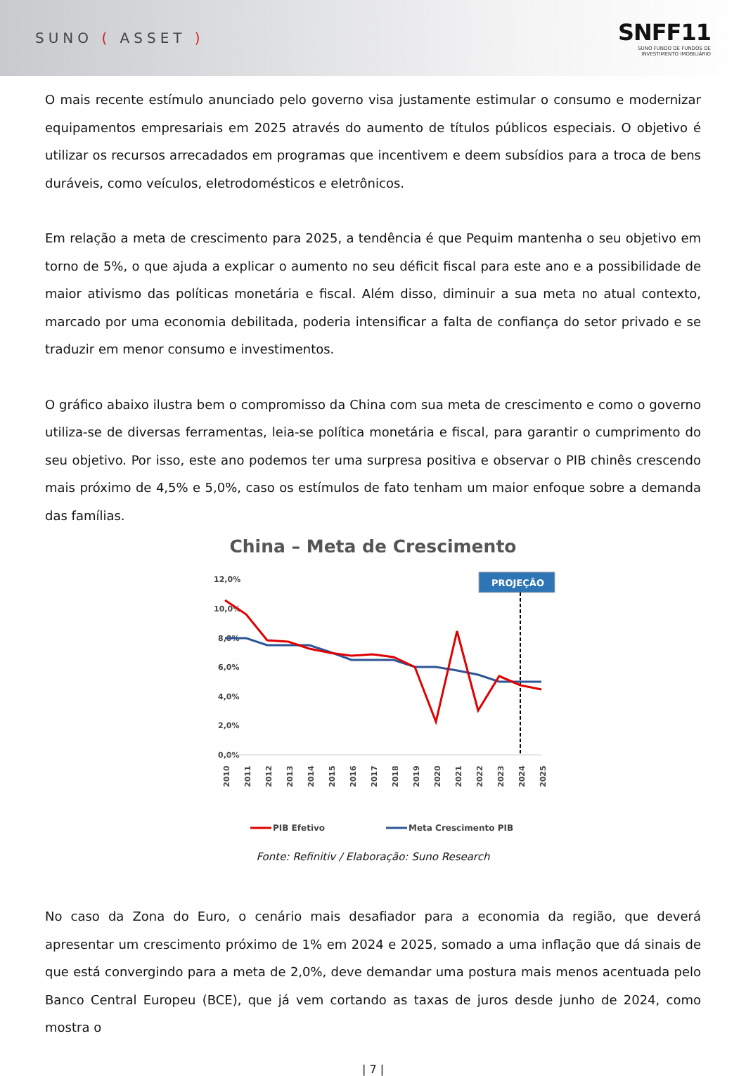SUNO ( ASSET )
SNFF11
SUNO FUNDO DE FUNDOS DE
INVESTIMENTO IMOBILIÁRIO
O mais recente estímulo anunciado pelo governo visa justamente estimular o consumo e modernizar equipamentos empresariais em 2025 através do aumento de títulos públicos especiais. O objetivo é utilizar os recursos arrecadados em programas que incentivem e deem subsídios para a troca de bens duráveis, como veículos, eletrodomésticos e eletrônicos.
Em relação a meta de crescimento para 2025, a tendência é que Pequim mantenha o seu objetivo em torno de 5%, o que ajuda a explicar o aumento no seu déficit fiscal para este ano e a possibilidade de maior ativismo das políticas monetária e fiscal. Além disso, diminuir a sua meta no atual contexto, marcado por uma economia debilitada, poderia intensificar a falta de confiança do setor privado e se traduzir em menor consumo e investimentos.
O gráfico abaixo ilustra bem o compromisso da China com sua meta de crescimento e como o governo utiliza-se de diversas ferramentas, leia-se política monetária e fiscal, para garantir o cumprimento do seu objetivo. Por isso, este ano podemos ter uma surpresa positiva e observar o PIB chinês crescendo mais próximo de 4,5% e 5,0%, caso os estímulos de fato tenham um maior enfoque sobre a demanda das famílias.
China – Meta de Crescimento
12,0%
10,0%
8,0%
6,0%
4,0%
2,0%
0,0%
PROJEÇÃO
2010
2011
2012
2013
2014
2015
2016
2017
2018
2019
2020
2021
2022
2023
2024
2025
PIB Efetivo
Meta Crescimento PIB
Fonte: Refinitiv / Elaboração: Suno Research
No caso da Zona do Euro, o cenário mais desafiador para a economia da região, que deverá apresentar um crescimento próximo de 1% em 2024 e 2025, somado a uma inflação que dá sinais de que está convergindo para a meta de 2,0%, deve demandar uma postura mais menos acentuada pelo Banco Central Europeu (BCE), que já vem cortando as taxas de juros desde junho de 2024, como mostra o
| 7 |